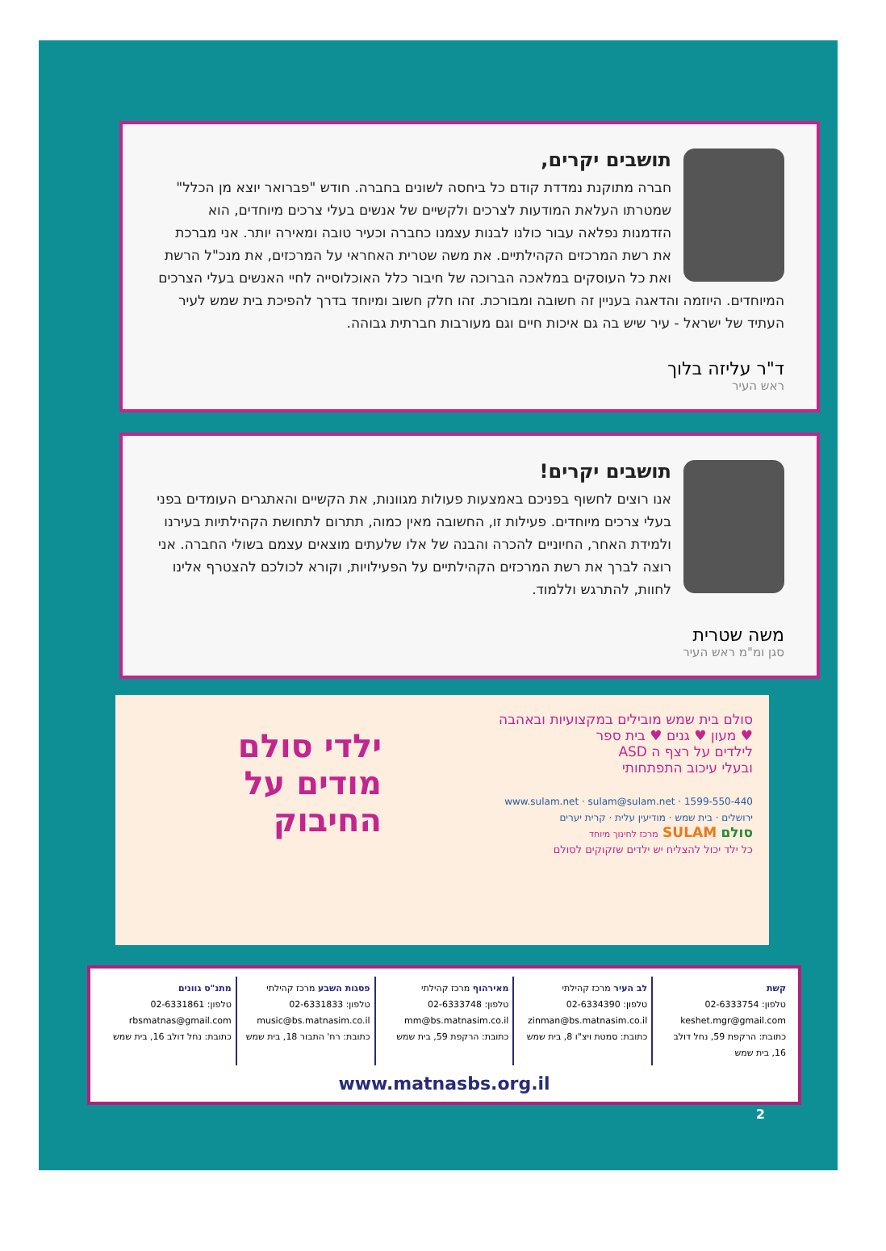תושבים יקרים,
חברה מתוקנת נמדדת קודם כל ביחסה לשונים בחברה. חודש "פברואר יוצא מן הכלל" שמטרתו העלאת המודעות לצרכים ולקשיים של אנשים בעלי צרכים מיוחדים, הוא הזדמנות נפלאה עבור כולנו לבנות עצמנו כחברה וכעיר טובה ומאירה יותר. אני מברכת את רשת המרכזים הקהילתיים. את משה שטרית האחראי על המרכזים, את מנכ"ל הרשת ואת כל העוסקים במלאכה הברוכה של חיבור כלל האוכלוסייה לחיי האנשים בעלי הצרכים המיוחדים. היוזמה והדאגה בעניין זה חשובה ומבורכת. זהו חלק חשוב ומיוחד בדרך להפיכת בית שמש לעיר העתיד של ישראל - עיר שיש בה גם איכות חיים וגם מעורבות חברתית גבוהה.
ד"ר עליזה בלוך
ראש העיר
תושבים יקרים!
אנו רוצים לחשוף בפניכם באמצעות פעולות מגוונות, את הקשיים והאתגרים העומדים בפני בעלי צרכים מיוחדים. פעילות זו, החשובה מאין כמוה, תתרום לתחושת הקהילתיות בעירנו ולמידת האחר, החיוניים להכרה והבנה של אלו שלעתים מוצאים עצמם בשולי החברה. אני רוצה לברך את רשת המרכזים הקהילתיים על הפעילויות, וקורא לכולכם להצטרף אלינו לחוות, להתרגש וללמוד.
משה שטרית
סגן ומ"מ ראש העיר
סולם בית שמש מובילים במקצועיות ובאהבה
♥ מעון ♥ גנים ♥ בית ספר
לילדים על רצף ה ASD
ובעלי עיכוב התפתחותי
1599-550-440 · www.sulam.net · sulam@sulam.net
ירושלים · בית שמש · מודיעין עלית · קרית יערים
סולם SULAM מרכז לחינוך מיוחד
כל ילד יכול להצליח יש ילדים שזקוקים לסולם
ילדי סולם
מודים על
החיבוק
קשת
טלפון: 02-6333754
keshet.mgr@gmail.com
כתובת: הרקפת 59, נחל דולב 16, בית שמש
לב העיר מרכז קהילתי
טלפון: 02-6334390
zinman@bs.matnasim.co.il
כתובת: סמטת ויצ"ו 8, בית שמש
מאירהוף מרכז קהילתי
טלפון: 02-6333748
mm@bs.matnasim.co.il
כתובת: הרקפת 59, בית שמש
פסגות השבע מרכז קהילתי
טלפון: 02-6331833
music@bs.matnasim.co.il
כתובת: רח' התבור 18, בית שמש
מתנ"ס גוונים
טלפון: 02-6331861
rbsmatnas@gmail.com
כתובת: נחל דולב 16, בית שמש
www.matnasbs.org.il
2